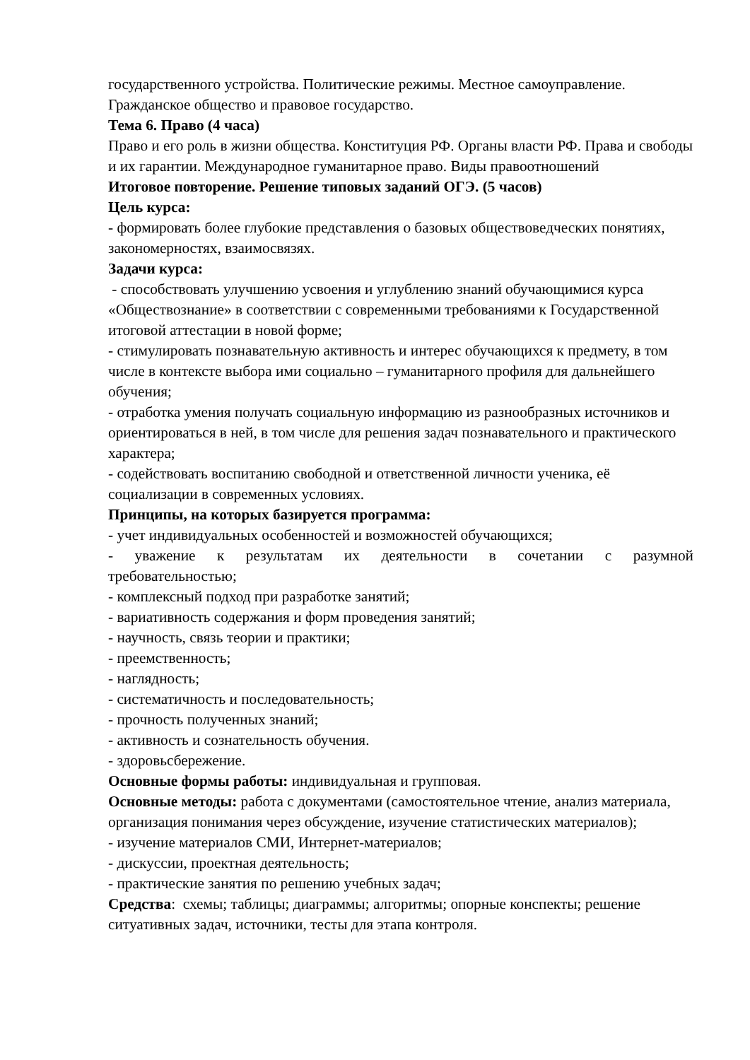государственного устройства. Политические режимы. Местное самоуправление. Гражданское общество и правовое государство.
Тема 6. Право (4 часа)
Право и его роль в жизни общества. Конституция РФ. Органы власти РФ. Права и свободы и их гарантии. Международное гуманитарное право. Виды правоотношений
Итоговое повторение. Решение типовых заданий ОГЭ. (5 часов)
Цель курса:
- формировать более глубокие представления о базовых обществоведческих понятиях, закономерностях, взаимосвязях.
Задачи курса:
- способствовать улучшению усвоения и углублению знаний обучающимися курса «Обществознание» в соответствии с современными требованиями к Государственной итоговой аттестации в новой форме;
- стимулировать познавательную активность и интерес обучающихся к предмету, в том числе в контексте выбора ими социально – гуманитарного профиля для дальнейшего обучения;
- отработка умения получать социальную информацию из разнообразных источников и ориентироваться в ней, в том числе для решения задач познавательного и практического характера;
- содействовать воспитанию свободной и ответственной личности ученика, её социализации в современных условиях.
Принципы, на которых базируется программа:
- учет индивидуальных особенностей и возможностей обучающихся;
- уважение к результатам их деятельности в сочетании с разумной
требовательностью;
- комплексный подход при разработке занятий;
- вариативность содержания и форм проведения занятий;
- научность, связь теории и практики;
- преемственность;
- наглядность;
- систематичность и последовательность;
- прочность полученных знаний;
- активность и сознательность обучения.
- здоровьсбережение.
Основные формы работы: индивидуальная и групповая.
Основные методы: работа с документами (самостоятельное чтение, анализ материала, организация понимания через обсуждение, изучение статистических материалов);
- изучение материалов СМИ, Интернет-материалов;
- дискуссии, проектная деятельность;
- практические занятия по решению учебных задач;
Средства: схемы; таблицы; диаграммы; алгоритмы; опорные конспекты; решение ситуативных задач, источники, тесты для этапа контроля.